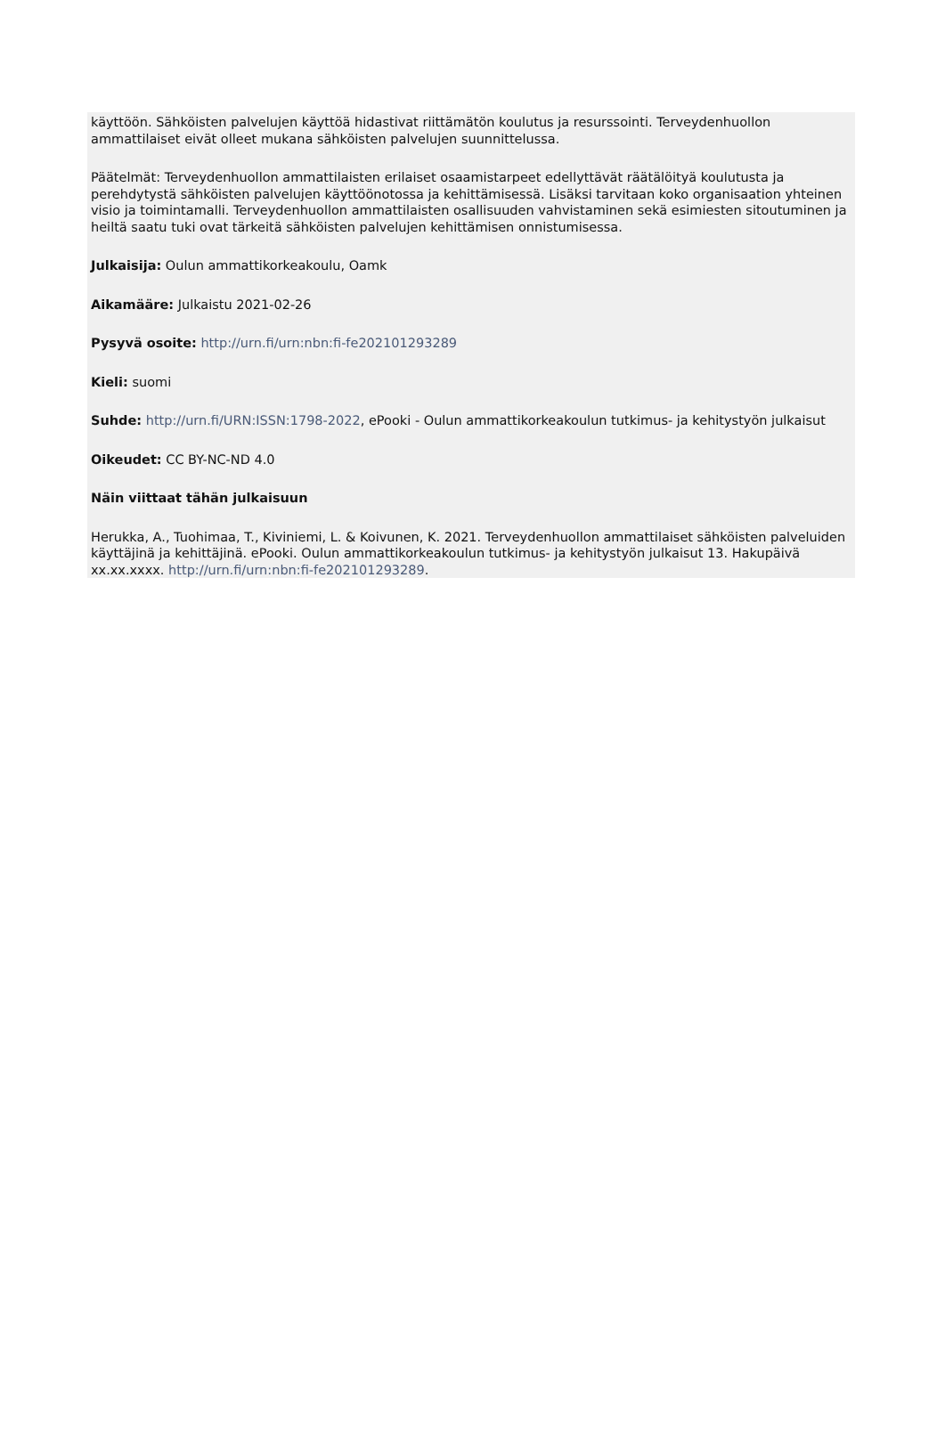käyttöön. Sähköisten palvelujen käyttöä hidastivat riittämätön koulutus ja resurssointi. Terveydenhuollon ammattilaiset eivät olleet mukana sähköisten palvelujen suunnittelussa.
Päätelmät: Terveydenhuollon ammattilaisten erilaiset osaamistarpeet edellyttävät räätälöityä koulutusta ja perehdytystä sähköisten palvelujen käyttöönotossa ja kehittämisessä. Lisäksi tarvitaan koko organisaation yhteinen visio ja toimintamalli. Terveydenhuollon ammattilaisten osallisuuden vahvistaminen sekä esimiesten sitoutuminen ja heiltä saatu tuki ovat tärkeitä sähköisten palvelujen kehittämisen onnistumisessa.
Julkaisija: Oulun ammattikorkeakoulu, Oamk
Aikamääre: Julkaistu 2021-02-26
Pysyvä osoite: http://urn.fi/urn:nbn:fi-fe202101293289
Kieli: suomi
Suhde: http://urn.fi/URN:ISSN:1798-2022, ePooki - Oulun ammattikorkeakoulun tutkimus- ja kehitystyön julkaisut
Oikeudet: CC BY-NC-ND 4.0
Näin viittaat tähän julkaisuun
Herukka, A., Tuohimaa, T., Kiviniemi, L. & Koivunen, K. 2021. Terveydenhuollon ammattilaiset sähköisten palveluiden käyttäjinä ja kehittäjinä. ePooki. Oulun ammattikorkeakoulun tutkimus- ja kehitystyön julkaisut 13. Hakupäivä xx.xx.xxxx. http://urn.fi/urn:nbn:fi-fe202101293289.